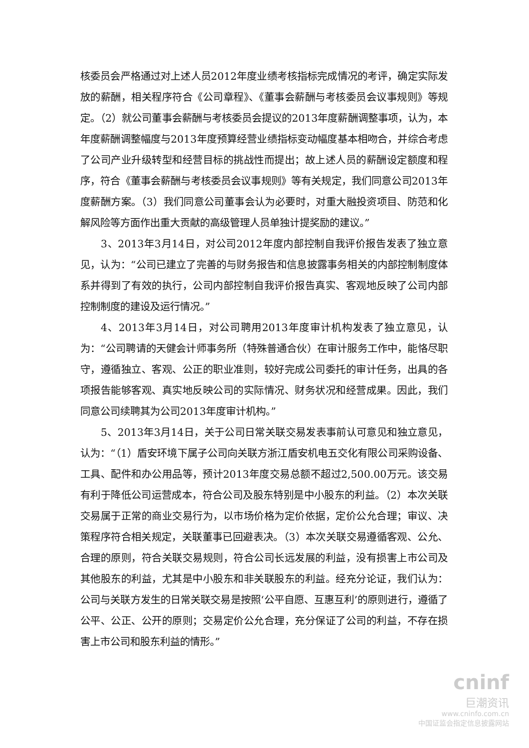核委员会严格通过对上述人员2012年度业绩考核指标完成情况的考评，确定实际发放的薪酬，相关程序符合《公司章程》、《董事会薪酬与考核委员会议事规则》等规定。（2）就公司董事会薪酬与考核委员会提议的2013年度薪酬调整事项，认为，本年度薪酬调整幅度与2013年度预算经营业绩指标变动幅度基本相吻合，并综合考虑了公司产业升级转型和经营目标的挑战性而提出；故上述人员的薪酬设定额度和程序，符合《董事会薪酬与考核委员会议事规则》等有关规定，我们同意公司2013年度薪酬方案。（3）我们同意公司董事会认为必要时，对重大融投资项目、防范和化解风险等方面作出重大贡献的高级管理人员单独计提奖励的建议。”
3、2013年3月14日，对公司2012年度内部控制自我评价报告发表了独立意见，认为：“公司已建立了完善的与财务报告和信息披露事务相关的内部控制制度体系并得到了有效的执行，公司内部控制自我评价报告真实、客观地反映了公司内部控制制度的建设及运行情况。”
4、2013年3月14日，对公司聘用2013年度审计机构发表了独立意见，认为：“公司聘请的天健会计师事务所（特殊普通合伙）在审计服务工作中，能恪尽职守，遵循独立、客观、公正的职业准则，较好完成公司委托的审计任务，出具的各项报告能够客观、真实地反映公司的实际情况、财务状况和经营成果。因此，我们同意公司续聘其为公司2013年度审计机构。”
5、2013年3月14日，关于公司日常关联交易发表事前认可意见和独立意见，认为：“（1）盾安环境下属子公司向关联方浙江盾安机电五交化有限公司采购设备、工具、配件和办公用品等，预计2013年度交易总额不超过2,500.00万元。该交易有利于降低公司运营成本，符合公司及股东特别是中小股东的利益。（2）本次关联交易属于正常的商业交易行为，以市场价格为定价依据，定价公允合理；审议、决策程序符合相关规定，关联董事已回避表决。（3）本次关联交易遵循客观、公允、合理的原则，符合关联交易规则，符合公司长远发展的利益，没有损害上市公司及其他股东的利益，尤其是中小股东和非关联股东的利益。经充分论证，我们认为：公司与关联方发生的日常关联交易是按照‘公平自愿、互惠互利’的原则进行，遵循了公平、公正、公开的原则；交易定价公允合理，充分保证了公司的利益，不存在损害上市公司和股东利益的情形。”
cninf
巨潮资讯
www.cninfo.com.cn
中国证监会指定信息披露网站